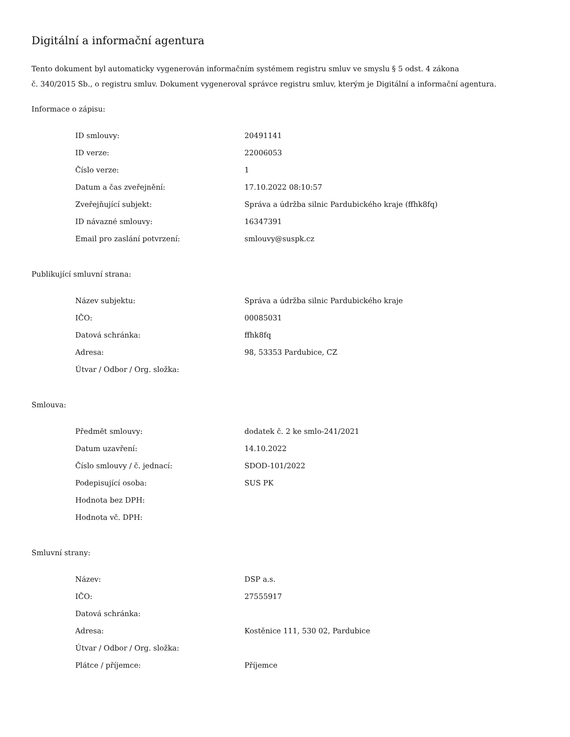Digitální a informační agentura
Tento dokument byl automaticky vygenerován informačním systémem registru smluv ve smyslu § 5 odst. 4 zákona
č. 340/2015 Sb., o registru smluv. Dokument vygeneroval správce registru smluv, kterým je Digitální a informační agentura.
Informace o zápisu:
| ID smlouvy: | 20491141 |
| ID verze: | 22006053 |
| Číslo verze: | 1 |
| Datum a čas zveřejnění: | 17.10.2022 08:10:57 |
| Zveřejňující subjekt: | Správa a údržba silnic Pardubického kraje (ffhk8fq) |
| ID návazné smlouvy: | 16347391 |
| Email pro zaslání potvrzení: | smlouvy@suspk.cz |
Publikující smluvní strana:
| Název subjektu: | Správa a údržba silnic Pardubického kraje |
| IČO: | 00085031 |
| Datová schránka: | ffhk8fq |
| Adresa: | 98, 53353 Pardubice, CZ |
| Útvar / Odbor / Org. složka: | |
Smlouva:
| Předmět smlouvy: | dodatek č. 2 ke smlo-241/2021 |
| Datum uzavření: | 14.10.2022 |
| Číslo smlouvy / č. jednací: | SDOD-101/2022 |
| Podepisující osoba: | SUS PK |
| Hodnota bez DPH: | |
| Hodnota vč. DPH: | |
Smluvní strany:
| Název: | DSP a.s. |
| IČO: | 27555917 |
| Datová schránka: | |
| Adresa: | Kostěnice 111, 530 02, Pardubice |
| Útvar / Odbor / Org. složka: | |
| Plátce / příjemce: | Příjemce |